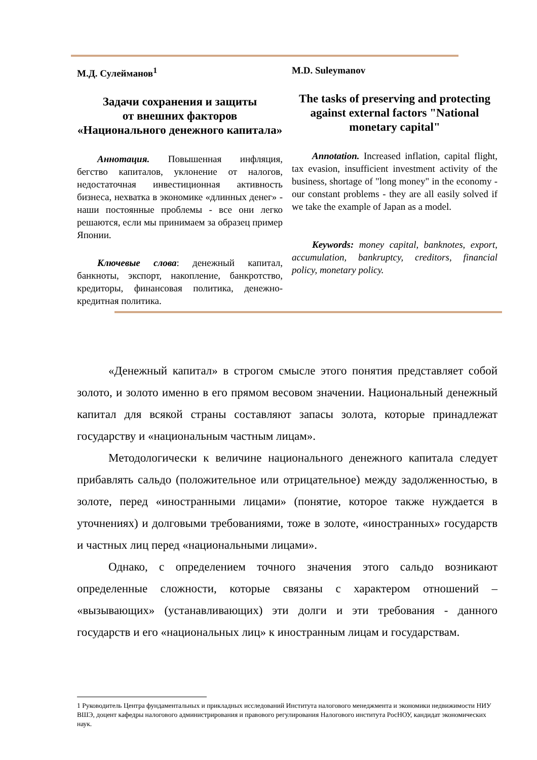М.Д. Сулейманов<sup>1</sup>
Задачи сохранения и защиты
от внешних факторов
«Национального денежного капитала»
Аннотация. Повышенная инфляция, бегство капиталов, уклонение от налогов, недостаточная инвестиционная активность бизнеса, нехватка в экономике «длинных денег» - наши постоянные проблемы - все они легко решаются, если мы принимаем за образец пример Японии.
Ключевые слова: денежный капитал, банкноты, экспорт, накопление, банкротство, кредиторы, финансовая политика, денежно-кредитная политика.
M.D. Suleymanov
The tasks of preserving and protecting against external factors "National monetary capital"
Annotation. Increased inflation, capital flight, tax evasion, insufficient investment activity of the business, shortage of "long money" in the economy - our constant problems - they are all easily solved if we take the example of Japan as a model.
Keywords: money capital, banknotes, export, accumulation, bankruptcy, creditors, financial policy, monetary policy.
«Денежный капитал» в строгом смысле этого понятия представляет собой золото, и золото именно в его прямом весовом значении. Национальный денежный капитал для всякой страны составляют запасы золота, которые принадлежат государству и «национальным частным лицам».
Методологически к величине национального денежного капитала следует прибавлять сальдо (положительное или отрицательное) между задолженностью, в золоте, перед «иностранными лицами» (понятие, которое также нуждается в уточнениях) и долговыми требованиями, тоже в золоте, «иностранных» государств и частных лиц перед «национальными лицами».
Однако, с определением точного значения этого сальдо возникают определенные сложности, которые связаны с характером отношений – «вызывающих» (устанавливающих) эти долги и эти требования - данного государств и его «национальных лиц» к иностранным лицам и государствам.
1 Руководитель Центра фундаментальных и прикладных исследований Института налогового менеджмента и экономики недвижимости НИУ ВШЭ, доцент кафедры налогового администрирования и правового регулирования Налогового института РосНОУ, кандидат экономических наук.